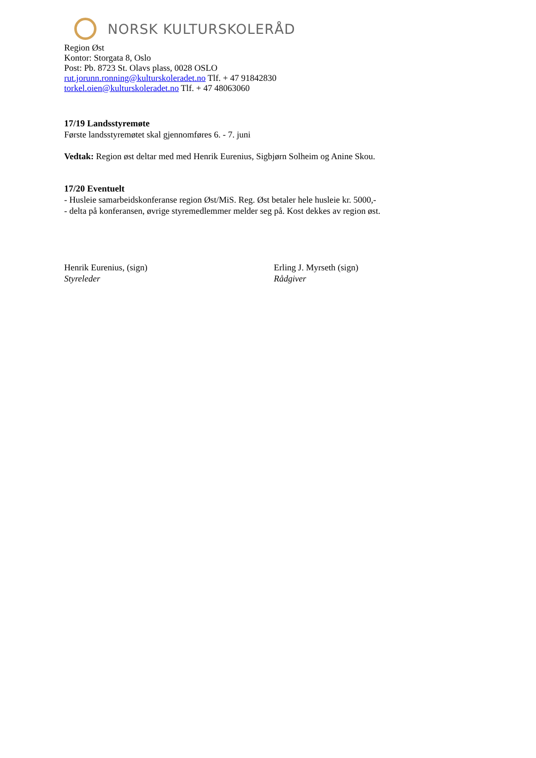NORSK KULTURSKOLERÅD
Region Øst
Kontor: Storgata 8, Oslo
Post: Pb. 8723 St. Olavs plass, 0028 OSLO
rut.jorunn.ronning@kulturskoleradet.no Tlf. + 47 91842830
torkel.oien@kulturskoleradet.no Tlf. + 47 48063060
17/19 Landsstyremøte
Første landsstyremøtet skal gjennomføres 6. - 7. juni
Vedtak: Region øst deltar med med Henrik Eurenius, Sigbjørn Solheim og Anine Skou.
17/20 Eventuelt
- Husleie samarbeidskonferanse region Øst/MiS. Reg. Øst betaler hele husleie kr. 5000,-
- delta på konferansen, øvrige styremedlemmer melder seg på. Kost dekkes av region øst.
Henrik Eurenius, (sign)
Styreleder
Erling J. Myrseth (sign)
Rådgiver